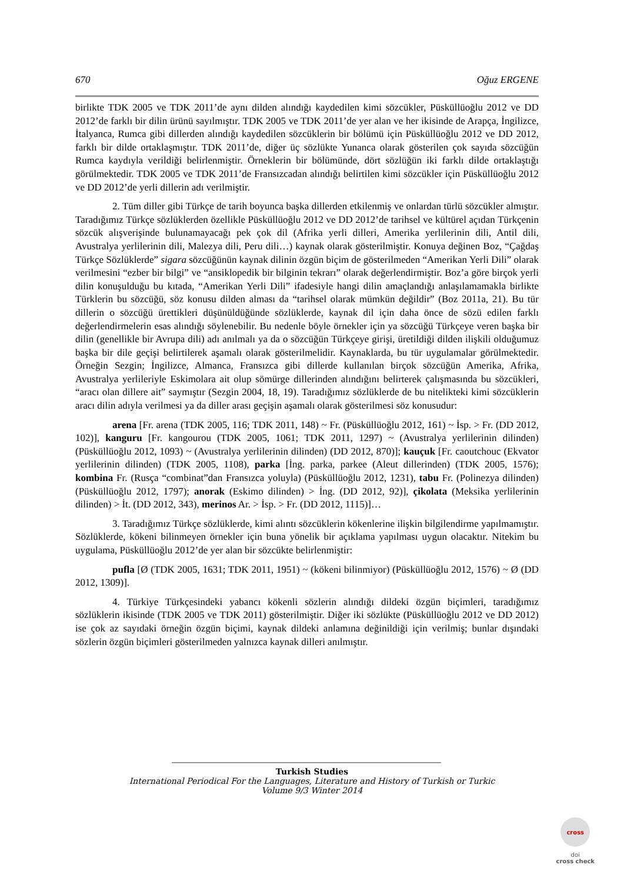670 Oğuz ERGENE
birlikte TDK 2005 ve TDK 2011’de aynı dilden alındığı kaydedilen kimi sözcükler, Püsküllüoğlu 2012 ve DD 2012’de farklı bir dilin ürünü sayılmıştır. TDK 2005 ve TDK 2011’de yer alan ve her ikisinde de Arapça, İngilizce, İtalyanca, Rumca gibi dillerden alındığı kaydedilen sözcüklerin bir bölümü için Püsküllüoğlu 2012 ve DD 2012, farklı bir dilde ortaklaşmıştır. TDK 2011’de, diğer üç sözlükte Yunanca olarak gösterilen çok sayıda sözcüğün Rumca kaydıyla verildiği belirlenmiştir. Örneklerin bir bölümünde, dört sözlüğün iki farklı dilde ortaklaştığı görülmektedir. TDK 2005 ve TDK 2011’de Fransızcadan alındığı belirtilen kimi sözcükler için Püsküllüoğlu 2012 ve DD 2012’de yerli dillerin adı verilmiştir.
2. Tüm diller gibi Türkçe de tarih boyunca başka dillerden etkilenmiş ve onlardan türlü sözcükler almıştır. Taradığımız Türkçe sözlüklerden özellikle Püsküllüoğlu 2012 ve DD 2012’de tarihsel ve kültürel açıdan Türkçenin sözcük alışverişinde bulunamayacağı pek çok dil (Afrika yerli dilleri, Amerika yerlilerinin dili, Antil dili, Avustralya yerlilerinin dili, Malezya dili, Peru dili…) kaynak olarak gösterilmiştir. Konuya değinen Boz, “Çağdaş Türkçe Sözlüklerde” sigara sözcüğünün kaynak dilinin özgün biçim de gösterilmeden “Amerikan Yerli Dili” olarak verilmesini “ezber bir bilgi” ve “ansiklopedik bir bilginin tekrarı” olarak değerlendirmiştir. Boz’a göre birçok yerli dilin konuşulduğu bu kıtada, “Amerikan Yerli Dili” ifadesiyle hangi dilin amaçlandığı anlaşılamamakla birlikte Türklerin bu sözcüğü, söz konusu dilden alması da “tarihsel olarak mümkün değildir” (Boz 2011a, 21). Bu tür dillerin o sözcüğü ürettikleri düşünüldüğünde sözlüklerde, kaynak dil için daha önce de sözü edilen farklı değerlendirmelerin esas alındığı söylenebilir. Bu nedenle böyle örnekler için ya sözcüğü Türkçeye veren başka bir dilin (genellikle bir Avrupa dili) adı anılmalı ya da o sözcüğün Türkçeye girişi, üretildiği dilden ilişkili olduğumuz başka bir dile geçişi belirtilerek aşamalı olarak gösterilmelidir. Kaynaklarda, bu tür uygulamalar görülmektedir. Örneğin Sezgin; İngilizce, Almanca, Fransızca gibi dillerde kullanılan birçok sözcüğün Amerika, Afrika, Avustralya yerlileriyle Eskimolara ait olup sömürge dillerinden alındığını belirterek çalışmasında bu sözcükleri, “aracı olan dillere ait” saymıştır (Sezgin 2004, 18, 19). Taradığımız sözlüklerde de bu nitelikteki kimi sözcüklerin aracı dilin adıyla verilmesi ya da diller arası geçişin aşamalı olarak gösterilmesi söz konusudur:
arena [Fr. arena (TDK 2005, 116; TDK 2011, 148) ~ Fr. (Püsküllüoğlu 2012, 161) ~ İsp. > Fr. (DD 2012, 102)], kanguru [Fr. kangourou (TDK 2005, 1061; TDK 2011, 1297) ~ (Avustralya yerlilerinin dilinden) (Püsküllüoğlu 2012, 1093) ~ (Avustralya yerlilerinin dilinden) (DD 2012, 870)]; kauçuk [Fr. caoutchouc (Ekvator yerlilerinin dilinden) (TDK 2005, 1108), parka [İng. parka, parkee (Aleut dillerinden) (TDK 2005, 1576); kombina Fr. (Rusça “combinat”dan Fransızca yoluyla) (Püsküllüoğlu 2012, 1231), tabu Fr. (Polinezya dilinden) (Püsküllüoğlu 2012, 1797); anorak (Eskimo dilinden) > İng. (DD 2012, 92)], çikolata (Meksika yerlilerinin dilinden) > İt. (DD 2012, 343), merinos Ar. > İsp. > Fr. (DD 2012, 1115)]…
3. Taradığımız Türkçe sözlüklerde, kimi alıntı sözcüklerin kökenlerine ilişkin bilgilendirme yapılmamıştır. Sözlüklerde, kökeni bilinmeyen örnekler için buna yönelik bir açıklama yapılması uygun olacaktır. Nitekim bu uygulama, Püsküllüoğlu 2012’de yer alan bir sözcükte belirlenmiştir:
pufla [Ø (TDK 2005, 1631; TDK 2011, 1951) ~ (kökeni bilinmiyor) (Püsküllüoğlu 2012, 1576) ~ Ø (DD 2012, 1309)].
4. Türkiye Türkçesindeki yabancı kökenli sözlerin alındığı dildeki özgün biçimleri, taradığımız sözlüklerin ikisinde (TDK 2005 ve TDK 2011) gösterilmiştir. Diğer iki sözlükte (Püsküllüoğlu 2012 ve DD 2012) ise çok az sayıdaki örneğin özgün biçimi, kaynak dildeki anlamına değinildiği için verilmiş; bunlar dışındaki sözlerin özgün biçimleri gösterilmeden yalnızca kaynak dilleri anılmıştır.
Turkish Studies
International Periodical For the Languages, Literature and History of Turkish or Turkic
Volume 9/3 Winter 2014
cross
doi
cross check